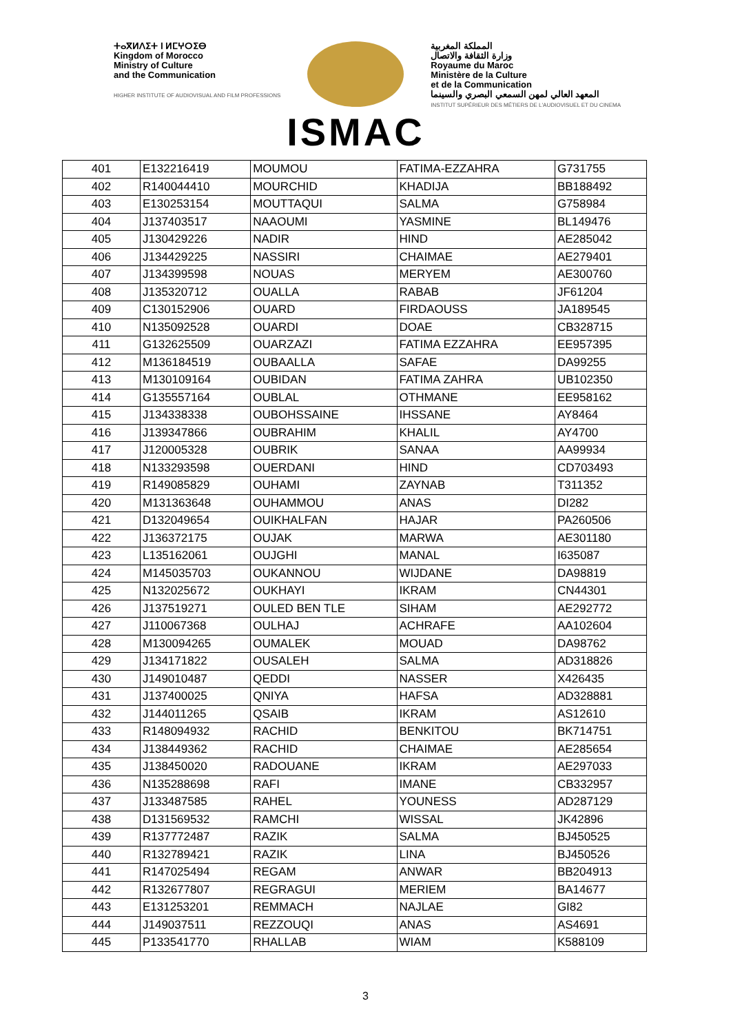ⵜⴰⴳⵍⴷⵉⵜ ⵏ ⵍⵎⵖⵔⵉⴱ
Kingdom of Morocco
Ministry of Culture
and the Communication
HIGHER INSTITUTE OF AUDIOVISUAL AND FILM PROFESSIONS
ISMAC
المملكة المغربية
وزارة الثقافة والاتصال
Royaume du Maroc
Ministère de la Culture
et de la Communication
المعهد العالي لمهن السمعي البصري والسينما
INSTITUT SUPÉRIEUR DES MÉTIERS DE L'AUDIOVISUEL ET DU CINEMA
| 401 | E132216419 | MOUMOU | FATIMA-EZZAHRA | G731755 |
| 402 | R140044410 | MOURCHID | KHADIJA | BB188492 |
| 403 | E130253154 | MOUTTAQUI | SALMA | G758984 |
| 404 | J137403517 | NAAOUMI | YASMINE | BL149476 |
| 405 | J130429226 | NADIR | HIND | AE285042 |
| 406 | J134429225 | NASSIRI | CHAIMAE | AE279401 |
| 407 | J134399598 | NOUAS | MERYEM | AE300760 |
| 408 | J135320712 | OUALLA | RABAB | JF61204 |
| 409 | C130152906 | OUARD | FIRDAOUSS | JA189545 |
| 410 | N135092528 | OUARDI | DOAE | CB328715 |
| 411 | G132625509 | OUARZAZI | FATIMA EZZAHRA | EE957395 |
| 412 | M136184519 | OUBAALLA | SAFAE | DA99255 |
| 413 | M130109164 | OUBIDAN | FATIMA ZAHRA | UB102350 |
| 414 | G135557164 | OUBLAL | OTHMANE | EE958162 |
| 415 | J134338338 | OUBOHSSAINE | IHSSANE | AY8464 |
| 416 | J139347866 | OUBRAHIM | KHALIL | AY4700 |
| 417 | J120005328 | OUBRIK | SANAA | AA99934 |
| 418 | N133293598 | OUERDANI | HIND | CD703493 |
| 419 | R149085829 | OUHAMI | ZAYNAB | T311352 |
| 420 | M131363648 | OUHAMMOU | ANAS | DI282 |
| 421 | D132049654 | OUIKHALFAN | HAJAR | PA260506 |
| 422 | J136372175 | OUJAK | MARWA | AE301180 |
| 423 | L135162061 | OUJGHI | MANAL | I635087 |
| 424 | M145035703 | OUKANNOU | WIJDANE | DA98819 |
| 425 | N132025672 | OUKHAYI | IKRAM | CN44301 |
| 426 | J137519271 | OULED BEN TLE | SIHAM | AE292772 |
| 427 | J110067368 | OULHAJ | ACHRAFE | AA102604 |
| 428 | M130094265 | OUMALEK | MOUAD | DA98762 |
| 429 | J134171822 | OUSALEH | SALMA | AD318826 |
| 430 | J149010487 | QEDDI | NASSER | X426435 |
| 431 | J137400025 | QNIYA | HAFSA | AD328881 |
| 432 | J144011265 | QSAIB | IKRAM | AS12610 |
| 433 | R148094932 | RACHID | BENKITOU | BK714751 |
| 434 | J138449362 | RACHID | CHAIMAE | AE285654 |
| 435 | J138450020 | RADOUANE | IKRAM | AE297033 |
| 436 | N135288698 | RAFI | IMANE | CB332957 |
| 437 | J133487585 | RAHEL | YOUNESS | AD287129 |
| 438 | D131569532 | RAMCHI | WISSAL | JK42896 |
| 439 | R137772487 | RAZIK | SALMA | BJ450525 |
| 440 | R132789421 | RAZIK | LINA | BJ450526 |
| 441 | R147025494 | REGAM | ANWAR | BB204913 |
| 442 | R132677807 | REGRAGUI | MERIEM | BA14677 |
| 443 | E131253201 | REMMACH | NAJLAE | GI82 |
| 444 | J149037511 | REZZOUQI | ANAS | AS4691 |
| 445 | P133541770 | RHALLAB | WIAM | K588109 |
3